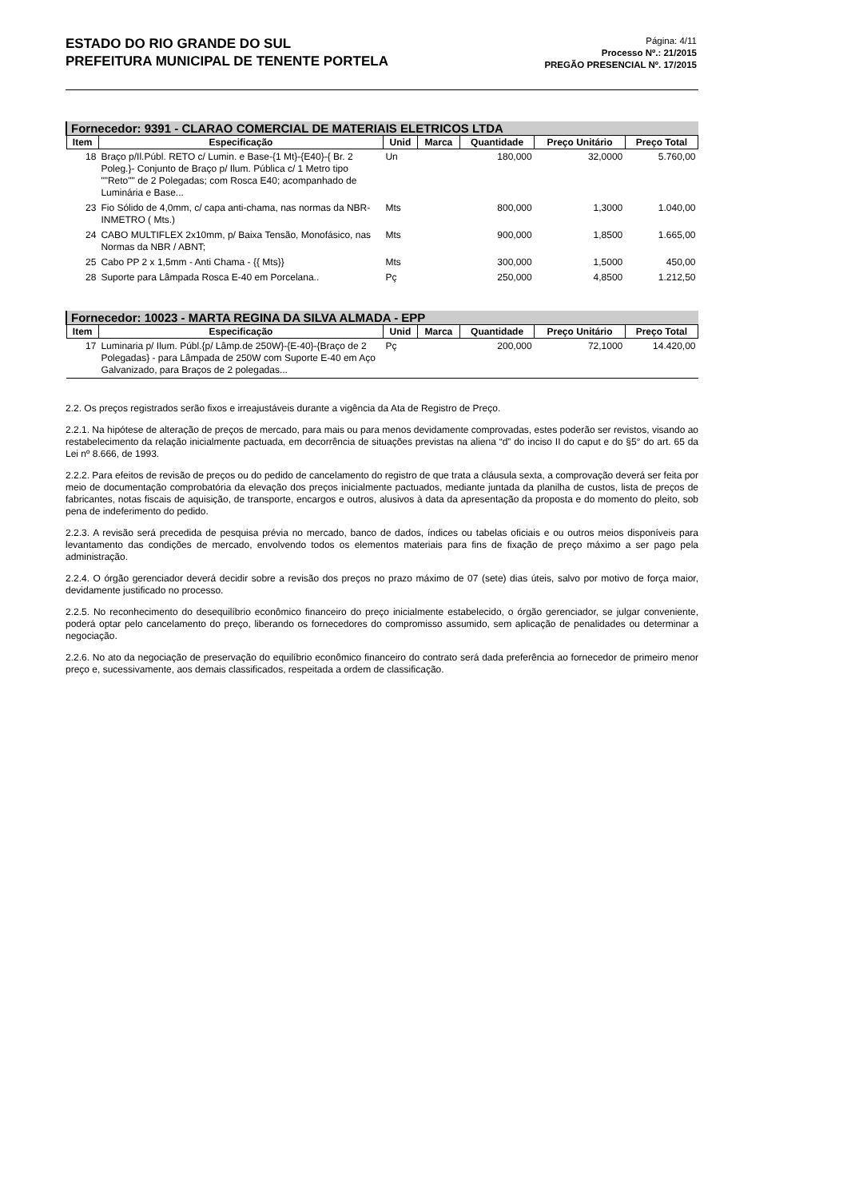ESTADO DO RIO GRANDE DO SUL
PREFEITURA MUNICIPAL DE TENENTE PORTELA
Página: 4/11
Processo Nº.: 21/2015
PREGÃO PRESENCIAL Nº. 17/2015
| Fornecedor: 9391 - CLARAO COMERCIAL DE MATERIAIS ELETRICOS LTDA | | | | | | |
| Item | Especificação | Unid | Marca | Quantidade | Preço Unitário | Preço Total |
| 18 | Braço p/Il.Públ. RETO c/ Lumin. e Base-{1 Mt}-{E40}-{ Br. 2 Poleg.}- Conjunto de Braço p/ Ilum. Pública c/ 1 Metro tipo ""Reto"" de 2 Polegadas; com Rosca E40; acompanhado de Luminária e Base... | Un | | 180,000 | 32,0000 | 5.760,00 |
| 23 | Fio Sólido de 4,0mm, c/ capa anti-chama, nas normas da NBR-INMETRO ( Mts.) | Mts | | 800,000 | 1,3000 | 1.040,00 |
| 24 | CABO MULTIFLEX 2x10mm, p/ Baixa Tensão, Monofásico, nas Normas da NBR / ABNT; | Mts | | 900,000 | 1,8500 | 1.665,00 |
| 25 | Cabo PP 2 x 1,5mm - Anti Chama - {{ Mts}} | Mts | | 300,000 | 1,5000 | 450,00 |
| 28 | Suporte para Lâmpada Rosca E-40 em Porcelana.. | Pç | | 250,000 | 4,8500 | 1.212,50 |
| Fornecedor: 10023 - MARTA REGINA DA SILVA ALMADA - EPP | | | | | | |
| Item | Especificação | Unid | Marca | Quantidade | Preço Unitário | Preço Total |
| 17 | Luminaria p/ Ilum. Públ.{p/ Lâmp.de 250W}-{E-40}-{Braço de 2 Polegadas} - para Lâmpada de 250W com Suporte E-40 em Aço Galvanizado, para Braços de 2 polegadas... | Pç | | 200,000 | 72,1000 | 14.420,00 |
2.2. Os preços registrados serão fixos e irreajustáveis durante a vigência da Ata de Registro de Preço.
2.2.1. Na hipótese de alteração de preços de mercado, para mais ou para menos devidamente comprovadas, estes poderão ser revistos, visando ao restabelecimento da relação inicialmente pactuada, em decorrência de situações previstas na aliena “d” do inciso II do caput e do §5° do art. 65 da Lei nº 8.666, de 1993.
2.2.2. Para efeitos de revisão de preços ou do pedido de cancelamento do registro de que trata a cláusula sexta, a comprovação deverá ser feita por meio de documentação comprobatória da elevação dos preços inicialmente pactuados, mediante juntada da planilha de custos, lista de preços de fabricantes, notas fiscais de aquisição, de transporte, encargos e outros, alusivos à data da apresentação da proposta e do momento do pleito, sob pena de indeferimento do pedido.
2.2.3. A revisão será precedida de pesquisa prévia no mercado, banco de dados, índices ou tabelas oficiais e ou outros meios disponíveis para levantamento das condições de mercado, envolvendo todos os elementos materiais para fins de fixação de preço máximo a ser pago pela administração.
2.2.4. O órgão gerenciador deverá decidir sobre a revisão dos preços no prazo máximo de 07 (sete) dias úteis, salvo por motivo de força maior, devidamente justificado no processo.
2.2.5. No reconhecimento do desequilíbrio econômico financeiro do preço inicialmente estabelecido, o órgão gerenciador, se julgar conveniente, poderá optar pelo cancelamento do preço, liberando os fornecedores do compromisso assumido, sem aplicação de penalidades ou determinar a negociação.
2.2.6. No ato da negociação de preservação do equilíbrio econômico financeiro do contrato será dada preferência ao fornecedor de primeiro menor preço e, sucessivamente, aos demais classificados, respeitada a ordem de classificação.